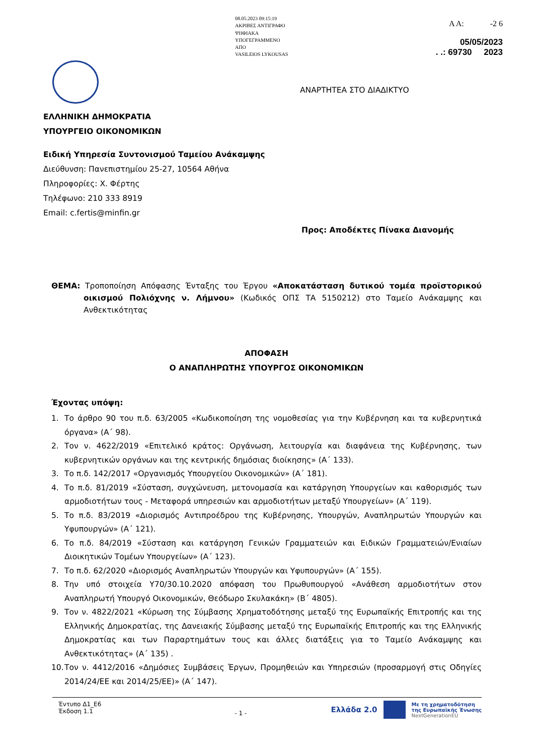08.05.2023 09:15:19
ΑΚΡΙΒΕΣ ΑΝΤΙΓΡΑΦΟ
ΨΗΦΙΑΚΑ
ΥΠΟΓΕΓΡΑΜΜΕΝΟ
ΑΠΟ
VASILEIOS LYKOUSAS
Α Α: -2 6
05/05/2023
. .: 69730 2023
ΑΝΑΡΤΗΤΕΑ ΣΤΟ ΔΙΑΔΙΚΤΥΟ
ΕΛΛΗΝΙΚΗ ΔΗΜΟΚΡΑΤΙΑ
ΥΠΟΥΡΓΕΙΟ ΟΙΚΟΝΟΜΙΚΩΝ
Ειδική Υπηρεσία Συντονισμού Ταμείου Ανάκαμψης
Διεύθυνση: Πανεπιστημίου 25-27, 10564 Αθήνα
Πληροφορίες: Χ. Φέρτης
Τηλέφωνο: 210 333 8919
Email: c.fertis@minfin.gr
Προς: Αποδέκτες Πίνακα Διανομής
ΘΕΜΑ: Τροποποίηση Απόφασης Ένταξης του Έργου «Αποκατάσταση δυτικού τομέα προϊστορικού οικισμού Πολιόχνης ν. Λήμνου» (Κωδικός ΟΠΣ ΤΑ 5150212) στο Ταμείο Ανάκαμψης και Ανθεκτικότητας
ΑΠΟΦΑΣΗ
Ο ΑΝΑΠΛΗΡΩΤΗΣ ΥΠΟΥΡΓΟΣ ΟΙΚΟΝΟΜΙΚΩΝ
Έχοντας υπόψη:
1. Το άρθρο 90 του π.δ. 63/2005 «Κωδικοποίηση της νομοθεσίας για την Κυβέρνηση και τα κυβερνητικά όργανα» (Α΄ 98).
2. Τον ν. 4622/2019 «Επιτελικό κράτος: Οργάνωση, λειτουργία και διαφάνεια της Κυβέρνησης, των κυβερνητικών οργάνων και της κεντρικής δημόσιας διοίκησης» (Α΄ 133).
3. Το π.δ. 142/2017 «Οργανισμός Υπουργείου Οικονομικών» (Α΄ 181).
4. Το π.δ. 81/2019 «Σύσταση, συγχώνευση, μετονομασία και κατάργηση Υπουργείων και καθορισμός των αρμοδιοτήτων τους - Μεταφορά υπηρεσιών και αρμοδιοτήτων μεταξύ Υπουργείων» (Α΄ 119).
5. Το π.δ. 83/2019 «Διορισμός Αντιπροέδρου της Κυβέρνησης, Υπουργών, Αναπληρωτών Υπουργών και Υφυπουργών» (Α΄ 121).
6. Το π.δ. 84/2019 «Σύσταση και κατάργηση Γενικών Γραμματειών και Ειδικών Γραμματειών/Ενιαίων Διοικητικών Τομέων Υπουργείων» (Α΄ 123).
7. Το π.δ. 62/2020 «Διορισμός Αναπληρωτών Υπουργών και Υφυπουργών» (Α΄ 155).
8. Την υπό στοιχεία Υ70/30.10.2020 απόφαση του Πρωθυπουργού «Ανάθεση αρμοδιοτήτων στον Αναπληρωτή Υπουργό Οικονομικών, Θεόδωρο Σκυλακάκη» (Β΄ 4805).
9. Τον ν. 4822/2021 «Κύρωση της Σύμβασης Χρηματοδότησης μεταξύ της Ευρωπαϊκής Επιτροπής και της Ελληνικής Δημοκρατίας, της Δανειακής Σύμβασης μεταξύ της Ευρωπαϊκής Επιτροπής και της Ελληνικής Δημοκρατίας και των Παραρτημάτων τους και άλλες διατάξεις για το Ταμείο Ανάκαμψης και Ανθεκτικότητας» (Α΄ 135) .
10. Τον ν. 4412/2016 «Δημόσιες Συμβάσεις Έργων, Προμηθειών και Υπηρεσιών (προσαρμογή στις Οδηγίες 2014/24/ΕΕ και 2014/25/ΕΕ)» (Α΄ 147).
Έντυπο Δ1_Ε6
Έκδοση 1.1
- 1 -
Ελλάδα 2.0 Με τη χρηματοδότηση
της Ευρωπαϊκής Ένωσης
NextGenerationEU